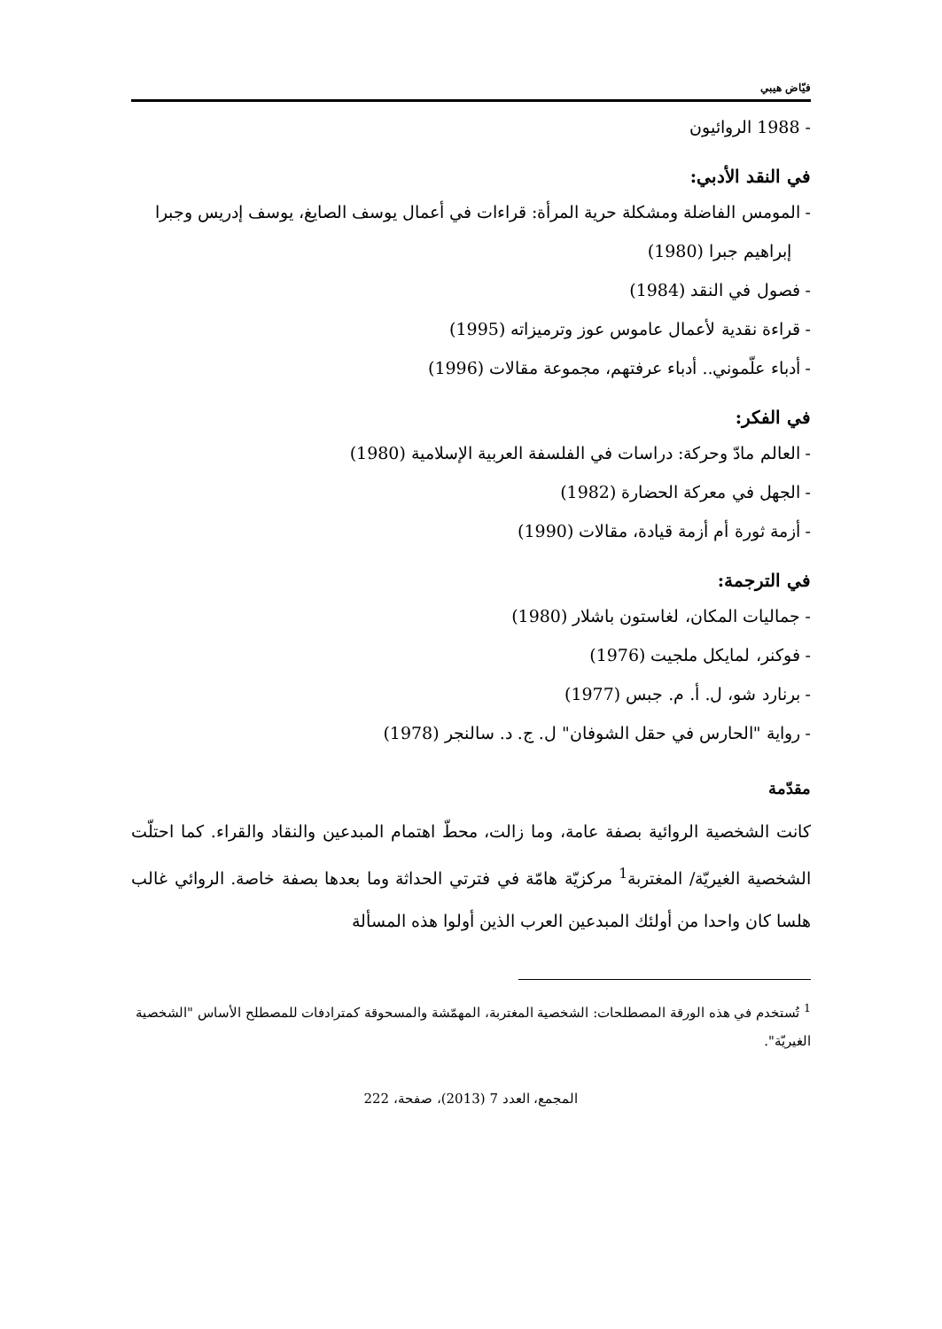فيّاض هيبي
- 1988 الروائيون
في النقد الأدبي:
- المومس الفاضلة ومشكلة حرية المرأة: قراءات في أعمال يوسف الصايغ، يوسف إدريس وجبرا إبراهيم جبرا (1980)
- فصول في النقد (1984)
- قراءة نقدية لأعمال عاموس عوز وترميزاته (1995)
- أدباء علّموني.. أدباء عرفتهم، مجموعة مقالات (1996)
في الفكر:
- العالم مادّ وحركة: دراسات في الفلسفة العربية الإسلامية (1980)
- الجهل في معركة الحضارة (1982)
- أزمة ثورة أم أزمة قيادة، مقالات (1990)
في الترجمة:
- جماليات المكان، لغاستون باشلار (1980)
- فوكنر، لمايكل ملجيت (1976)
- برنارد شو، ل. أ. م. جبس (1977)
- رواية "الحارس في حقل الشوفان" ل. ج. د. سالنجر (1978)
مقدّمة
كانت الشخصية الروائية بصفة عامة، وما زالت، محطّ اهتمام المبدعين والنقاد والقراء. كما احتلّت الشخصية الغيريّة/ المغتربة<sup>1</sup> مركزيّة هامّة في فترتي الحداثة وما بعدها بصفة خاصة. الروائي غالب هلسا كان واحدا من أولئك المبدعين العرب الذين أولوا هذه المسألة
<sup>1</sup> تُستخدم في هذه الورقة المصطلحات: الشخصية المغتربة، المهمّشة والمسحوقة كمترادفات للمصطلح الأساس "الشخصية الغيريّة".
المجمع، العدد 7 (2013)، صفحة، 222